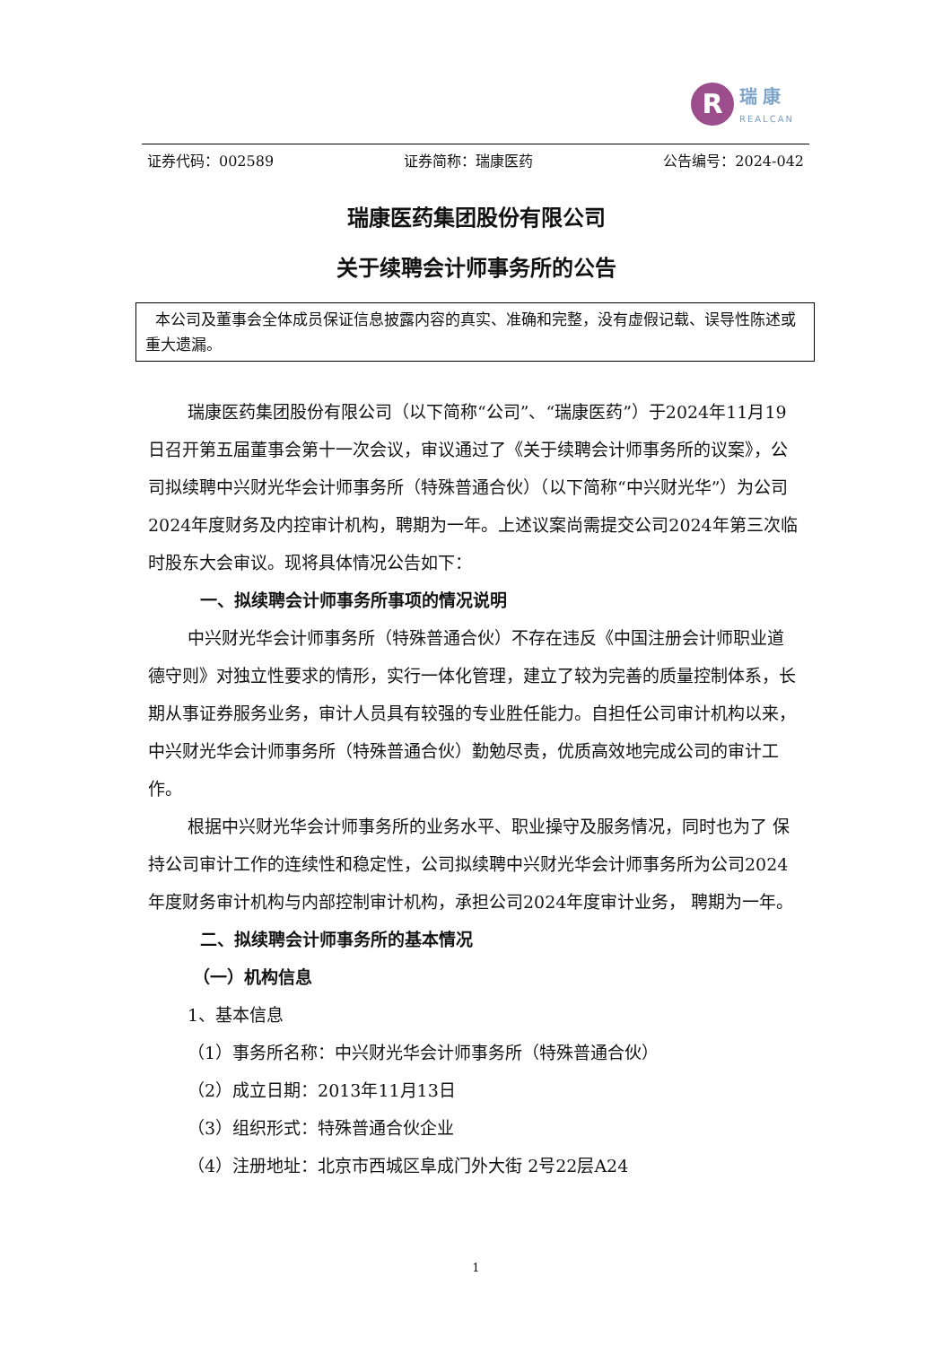R
瑞康
REALCAN
证券代码：002589 证券简称：瑞康医药 公告编号：2024-042
瑞康医药集团股份有限公司
关于续聘会计师事务所的公告
本公司及董事会全体成员保证信息披露内容的真实、准确和完整，没有虚假记载、误导性陈述或重大遗漏。
瑞康医药集团股份有限公司（以下简称“公司”、“瑞康医药”）于2024年11月19日召开第五届董事会第十一次会议，审议通过了《关于续聘会计师事务所的议案》，公司拟续聘中兴财光华会计师事务所（特殊普通合伙）（以下简称“中兴财光华”）为公司2024年度财务及内控审计机构，聘期为一年。上述议案尚需提交公司2024年第三次临时股东大会审议。现将具体情况公告如下：
一、拟续聘会计师事务所事项的情况说明
中兴财光华会计师事务所（特殊普通合伙）不存在违反《中国注册会计师职业道德守则》对独立性要求的情形，实行一体化管理，建立了较为完善的质量控制体系，长期从事证券服务业务，审计人员具有较强的专业胜任能力。自担任公司审计机构以来，中兴财光华会计师事务所（特殊普通合伙）勤勉尽责，优质高效地完成公司的审计工作。
根据中兴财光华会计师事务所的业务水平、职业操守及服务情况，同时也为了 保持公司审计工作的连续性和稳定性，公司拟续聘中兴财光华会计师事务所为公司2024年度财务审计机构与内部控制审计机构，承担公司2024年度审计业务， 聘期为一年。
二、拟续聘会计师事务所的基本情况
（一）机构信息
1、基本信息
（1）事务所名称：中兴财光华会计师事务所（特殊普通合伙）
（2）成立日期：2013年11月13日
（3）组织形式：特殊普通合伙企业
（4）注册地址：北京市西城区阜成门外大街 2号22层A24
1